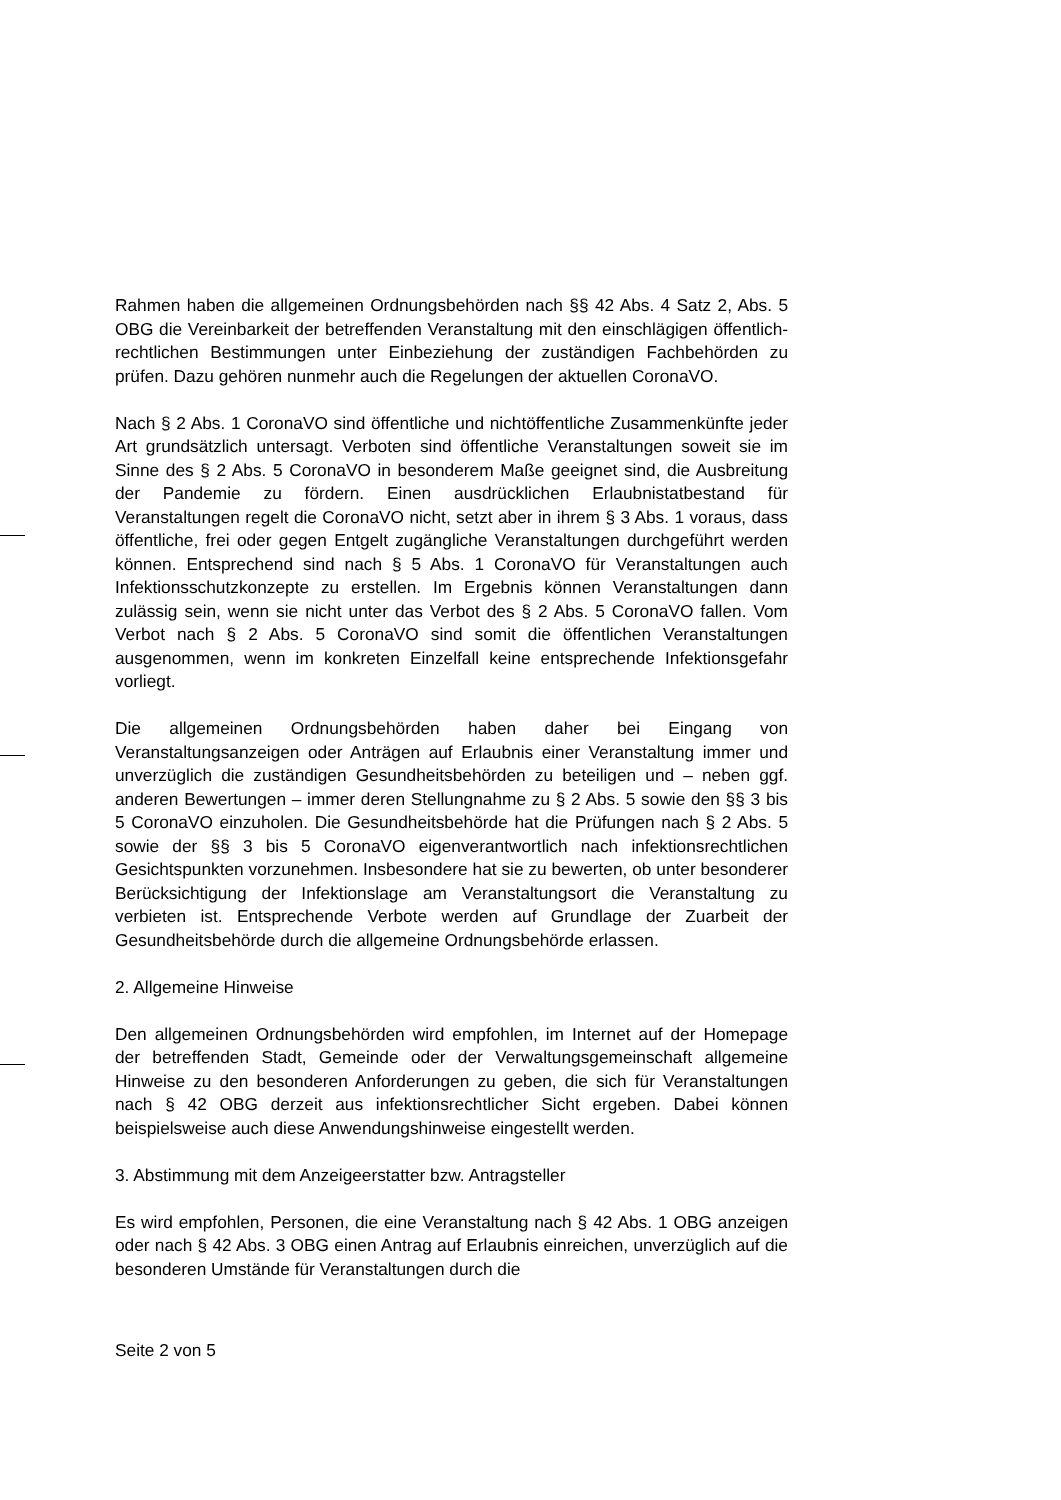Rahmen haben die allgemeinen Ordnungsbehörden nach §§ 42 Abs. 4 Satz 2, Abs. 5 OBG die Vereinbarkeit der betreffenden Veranstaltung mit den einschlägigen öffentlich-rechtlichen Bestimmungen unter Einbeziehung der zuständigen Fachbehörden zu prüfen. Dazu gehören nunmehr auch die Regelungen der aktuellen CoronaVO.
Nach § 2 Abs. 1 CoronaVO sind öffentliche und nichtöffentliche Zusammenkünfte jeder Art grundsätzlich untersagt. Verboten sind öffentliche Veranstaltungen soweit sie im Sinne des § 2 Abs. 5 CoronaVO in besonderem Maße geeignet sind, die Ausbreitung der Pandemie zu fördern. Einen ausdrücklichen Erlaubnistatbestand für Veranstaltungen regelt die CoronaVO nicht, setzt aber in ihrem § 3 Abs. 1 voraus, dass öffentliche, frei oder gegen Entgelt zugängliche Veranstaltungen durchgeführt werden können. Entsprechend sind nach § 5 Abs. 1 CoronaVO für Veranstaltungen auch Infektionsschutzkonzepte zu erstellen. Im Ergebnis können Veranstaltungen dann zulässig sein, wenn sie nicht unter das Verbot des § 2 Abs. 5 CoronaVO fallen. Vom Verbot nach § 2 Abs. 5 CoronaVO sind somit die öffentlichen Veranstaltungen ausgenommen, wenn im konkreten Einzelfall keine entsprechende Infektionsgefahr vorliegt.
Die allgemeinen Ordnungsbehörden haben daher bei Eingang von Veranstaltungsanzeigen oder Anträgen auf Erlaubnis einer Veranstaltung immer und unverzüglich die zuständigen Gesundheitsbehörden zu beteiligen und – neben ggf. anderen Bewertungen – immer deren Stellungnahme zu § 2 Abs. 5 sowie den §§ 3 bis 5 CoronaVO einzuholen. Die Gesundheitsbehörde hat die Prüfungen nach § 2 Abs. 5 sowie der §§ 3 bis 5 CoronaVO eigenverantwortlich nach infektionsrechtlichen Gesichtspunkten vorzunehmen. Insbesondere hat sie zu bewerten, ob unter besonderer Berücksichtigung der Infektionslage am Veranstaltungsort die Veranstaltung zu verbieten ist. Entsprechende Verbote werden auf Grundlage der Zuarbeit der Gesundheitsbehörde durch die allgemeine Ordnungsbehörde erlassen.
2. Allgemeine Hinweise
Den allgemeinen Ordnungsbehörden wird empfohlen, im Internet auf der Homepage der betreffenden Stadt, Gemeinde oder der Verwaltungsgemeinschaft allgemeine Hinweise zu den besonderen Anforderungen zu geben, die sich für Veranstaltungen nach § 42 OBG derzeit aus infektionsrechtlicher Sicht ergeben. Dabei können beispielsweise auch diese Anwendungshinweise eingestellt werden.
3. Abstimmung mit dem Anzeigeerstatter bzw. Antragsteller
Es wird empfohlen, Personen, die eine Veranstaltung nach § 42 Abs. 1 OBG anzeigen oder nach § 42 Abs. 3 OBG einen Antrag auf Erlaubnis einreichen, unverzüglich auf die besonderen Umstände für Veranstaltungen durch die
Seite 2 von 5